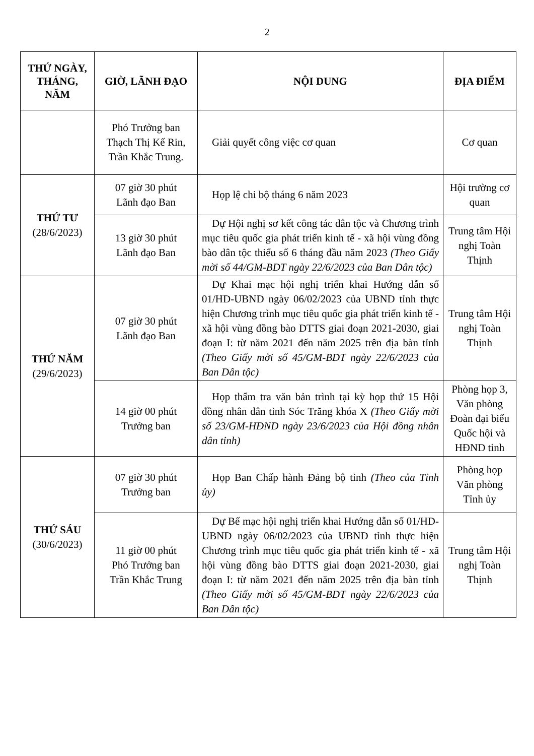2
| THỨ NGÀY, THÁNG, NĂM | GIỜ, LÃNH ĐẠO | NỘI DUNG | ĐỊA ĐIỂM |
| --- | --- | --- | --- |
| | Phó Trưởng ban Thạch Thị Kế Rin, Trần Khắc Trung. | Giải quyết công việc cơ quan | Cơ quan |
| THỨ TƯ (28/6/2023) | 07 giờ 30 phút Lãnh đạo Ban | Họp lệ chi bộ tháng 6 năm 2023 | Hội trường cơ quan |
| | 13 giờ 30 phút Lãnh đạo Ban | Dự Hội nghị sơ kết công tác dân tộc và Chương trình mục tiêu quốc gia phát triển kinh tế - xã hội vùng đồng bào dân tộc thiểu số 6 tháng đầu năm 2023 (Theo Giấy mời số 44/GM-BDT ngày 22/6/2023 của Ban Dân tộc) | Trung tâm Hội nghị Toàn Thịnh |
| THỨ NĂM (29/6/2023) | 07 giờ 30 phút Lãnh đạo Ban | Dự Khai mạc hội nghị triển khai Hướng dẫn số 01/HD-UBND ngày 06/02/2023 của UBND tỉnh thực hiện Chương trình mục tiêu quốc gia phát triển kinh tế - xã hội vùng đồng bào DTTS giai đoạn 2021-2030, giai đoạn I: từ năm 2021 đến năm 2025 trên địa bàn tỉnh (Theo Giấy mời số 45/GM-BDT ngày 22/6/2023 của Ban Dân tộc) | Trung tâm Hội nghị Toàn Thịnh |
| | 14 giờ 00 phút Trưởng ban | Họp thẩm tra văn bản trình tại kỳ họp thứ 15 Hội đồng nhân dân tỉnh Sóc Trăng khóa X (Theo Giấy mời số 23/GM-HĐND ngày 23/6/2023 của Hội đồng nhân dân tỉnh) | Phòng họp 3, Văn phòng Đoàn đại biểu Quốc hội và HĐND tỉnh |
| THỨ SÁU (30/6/2023) | 07 giờ 30 phút Trưởng ban | Họp Ban Chấp hành Đảng bộ tỉnh (Theo của Tỉnh ủy) | Phòng họp Văn phòng Tỉnh ủy |
| | 11 giờ 00 phút Phó Trưởng ban Trần Khắc Trung | Dự Bế mạc hội nghị triển khai Hướng dẫn số 01/HD-UBND ngày 06/02/2023 của UBND tỉnh thực hiện Chương trình mục tiêu quốc gia phát triển kinh tế - xã hội vùng đồng bào DTTS giai đoạn 2021-2030, giai đoạn I: từ năm 2021 đến năm 2025 trên địa bàn tỉnh (Theo Giấy mời số 45/GM-BDT ngày 22/6/2023 của Ban Dân tộc) | Trung tâm Hội nghị Toàn Thịnh |